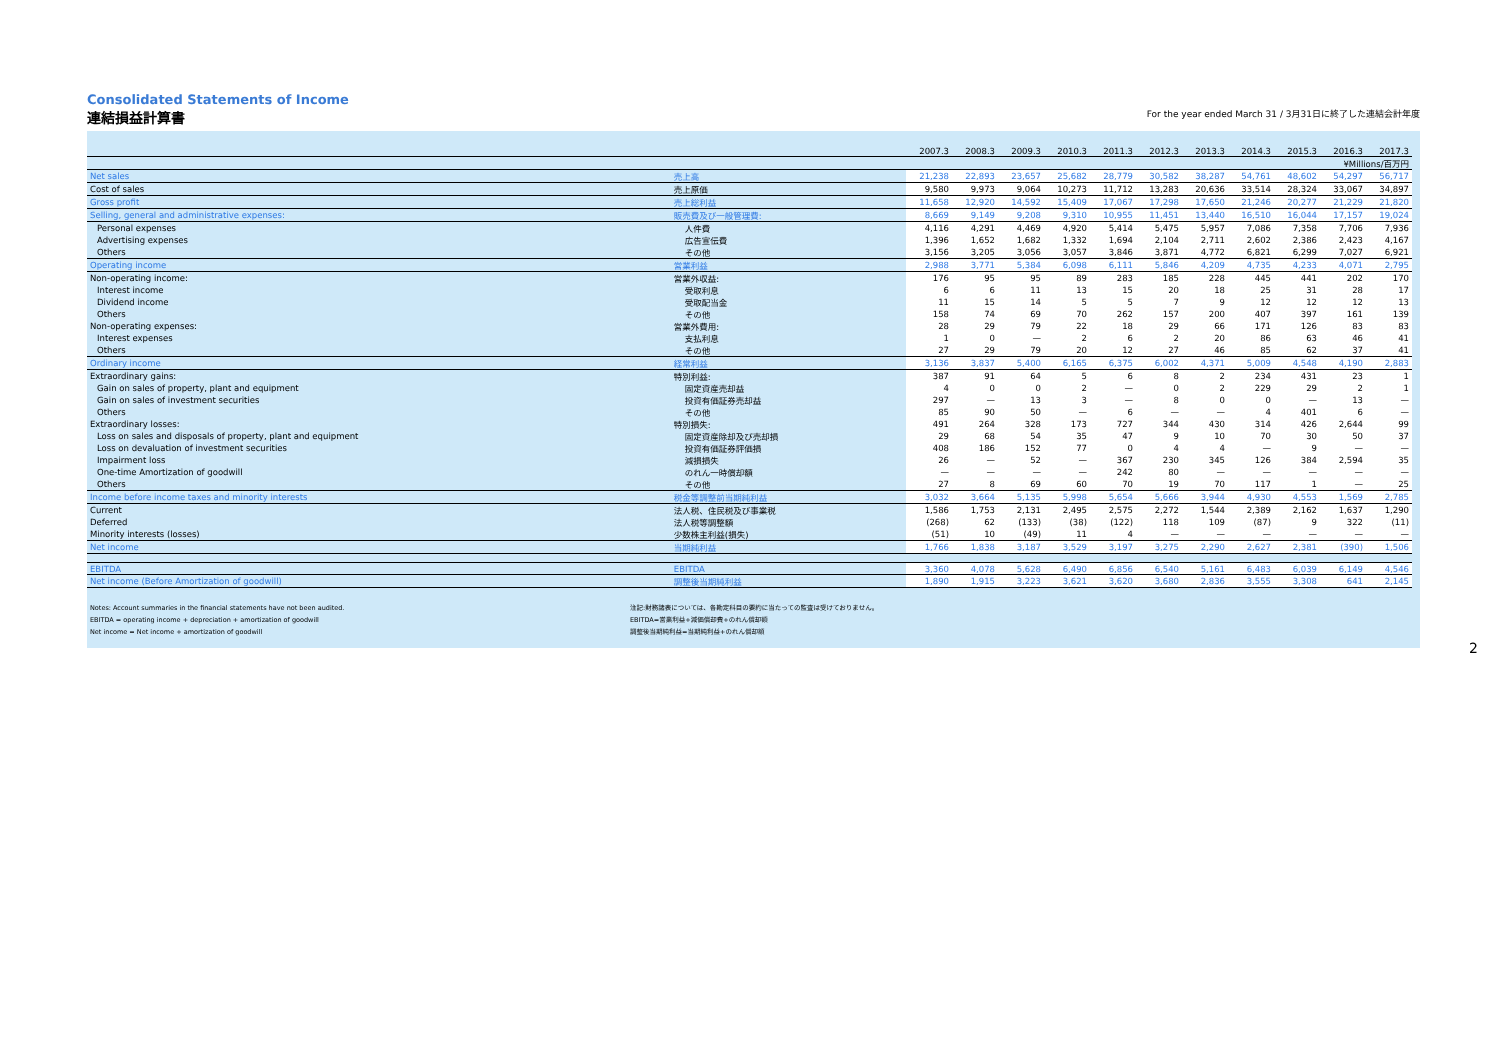Consolidated Statements of Income
連結損益計算書 For the year ended March 31 / 3月31日に終了した連結会計年度
| | | 2007.3 | 2008.3 | 2009.3 | 2010.3 | 2011.3 | 2012.3 | 2013.3 | 2014.3 | 2015.3 | 2016.3 | 2017.3 |
| --- | --- | --- | --- | --- | --- | --- | --- | --- | --- | --- | --- | --- |
| | | ¥Millions/百万円 | | | | | | | | | | |
| Net sales | 売上高 | 21,238 | 22,893 | 23,657 | 25,682 | 28,779 | 30,582 | 38,287 | 54,761 | 48,602 | 54,297 | 56,717 |
| Cost of sales | 売上原価 | 9,580 | 9,973 | 9,064 | 10,273 | 11,712 | 13,283 | 20,636 | 33,514 | 28,324 | 33,067 | 34,897 |
| Gross profit | 売上総利益 | 11,658 | 12,920 | 14,592 | 15,409 | 17,067 | 17,298 | 17,650 | 21,246 | 20,277 | 21,229 | 21,820 |
| Selling, general and administrative expenses: | 販売費及び一般管理費: | 8,669 | 9,149 | 9,208 | 9,310 | 10,955 | 11,451 | 13,440 | 16,510 | 16,044 | 17,157 | 19,024 |
| Personal expenses | 人件費 | 4,116 | 4,291 | 4,469 | 4,920 | 5,414 | 5,475 | 5,957 | 7,086 | 7,358 | 7,706 | 7,936 |
| Advertising expenses | 広告宣伝費 | 1,396 | 1,652 | 1,682 | 1,332 | 1,694 | 2,104 | 2,711 | 2,602 | 2,386 | 2,423 | 4,167 |
| Others | その他 | 3,156 | 3,205 | 3,056 | 3,057 | 3,846 | 3,871 | 4,772 | 6,821 | 6,299 | 7,027 | 6,921 |
| Operating income | 営業利益 | 2,988 | 3,771 | 5,384 | 6,098 | 6,111 | 5,846 | 4,209 | 4,735 | 4,233 | 4,071 | 2,795 |
| Non-operating income: | 営業外収益: | 176 | 95 | 95 | 89 | 283 | 185 | 228 | 445 | 441 | 202 | 170 |
| Interest income | 受取利息 | 6 | 6 | 11 | 13 | 15 | 20 | 18 | 25 | 31 | 28 | 17 |
| Dividend income | 受取配当金 | 11 | 15 | 14 | 5 | 5 | 7 | 9 | 12 | 12 | 12 | 13 |
| Others | その他 | 158 | 74 | 69 | 70 | 262 | 157 | 200 | 407 | 397 | 161 | 139 |
| Non-operating expenses: | 営業外費用: | 28 | 29 | 79 | 22 | 18 | 29 | 66 | 171 | 126 | 83 | 83 |
| Interest expenses | 支払利息 | 1 | 0 | — | 2 | 6 | 2 | 20 | 86 | 63 | 46 | 41 |
| Others | その他 | 27 | 29 | 79 | 20 | 12 | 27 | 46 | 85 | 62 | 37 | 41 |
| Ordinary income | 経常利益 | 3,136 | 3,837 | 5,400 | 6,165 | 6,375 | 6,002 | 4,371 | 5,009 | 4,548 | 4,190 | 2,883 |
| Extraordinary gains: | 特別利益: | 387 | 91 | 64 | 5 | 6 | 8 | 2 | 234 | 431 | 23 | 1 |
| Gain on sales of property, plant and equipment | 固定資産売却益 | 4 | 0 | 0 | 2 | — | 0 | 2 | 229 | 29 | 2 | 1 |
| Gain on sales of investment securities | 投資有価証券売却益 | 297 | — | 13 | 3 | — | 8 | 0 | 0 | — | 13 | — |
| Others | その他 | 85 | 90 | 50 | — | 6 | — | — | 4 | 401 | 6 | — |
| Extraordinary losses: | 特別損失: | 491 | 264 | 328 | 173 | 727 | 344 | 430 | 314 | 426 | 2,644 | 99 |
| Loss on sales and disposals of property, plant and equipment | 固定資産除却及び売却損 | 29 | 68 | 54 | 35 | 47 | 9 | 10 | 70 | 30 | 50 | 37 |
| Loss on devaluation of investment securities | 投資有価証券評価損 | 408 | 186 | 152 | 77 | 0 | 4 | 4 | — | 9 | — | — |
| Impairment loss | 減損損失 | 26 | — | 52 | — | 367 | 230 | 345 | 126 | 384 | 2,594 | 35 |
| One-time Amortization of goodwill | のれん一時償却額 | — | — | — | — | 242 | 80 | — | — | — | — | — |
| Others | その他 | 27 | 8 | 69 | 60 | 70 | 19 | 70 | 117 | 1 | — | 25 |
| Income before income taxes and minority interests | 税金等調整前当期純利益 | 3,032 | 3,664 | 5,135 | 5,998 | 5,654 | 5,666 | 3,944 | 4,930 | 4,553 | 1,569 | 2,785 |
| Current | 法人税、住民税及び事業税 | 1,586 | 1,753 | 2,131 | 2,495 | 2,575 | 2,272 | 1,544 | 2,389 | 2,162 | 1,637 | 1,290 |
| Deferred | 法人税等調整額 | (268) | 62 | (133) | (38) | (122) | 118 | 109 | (87) | 9 | 322 | (11) |
| Minority interests (losses) | 少数株主利益(損失) | (51) | 10 | (49) | 11 | 4 | — | — | — | — | — | — |
| Net income | 当期純利益 | 1,766 | 1,838 | 3,187 | 3,529 | 3,197 | 3,275 | 2,290 | 2,627 | 2,381 | (390) | 1,506 |
| EBITDA | EBITDA | 3,360 | 4,078 | 5,628 | 6,490 | 6,856 | 6,540 | 5,161 | 6,483 | 6,039 | 6,149 | 4,546 |
| Net income (Before Amortization of goodwill) | 調整後当期純利益 | 1,890 | 1,915 | 3,223 | 3,621 | 3,620 | 3,680 | 2,836 | 3,555 | 3,308 | 641 | 2,145 |
Notes: Account summaries in the financial statements have not been audited.
EBITDA = operating income + depreciation + amortization of goodwill
Net income = Net income + amortization of goodwill
注記:財務諸表については、各勘定科目の要約に当たっての監査は受けておりません。
EBITDA=営業利益+減価償却費+のれん償却額
調整後当期純利益=当期純利益+のれん償却額
2